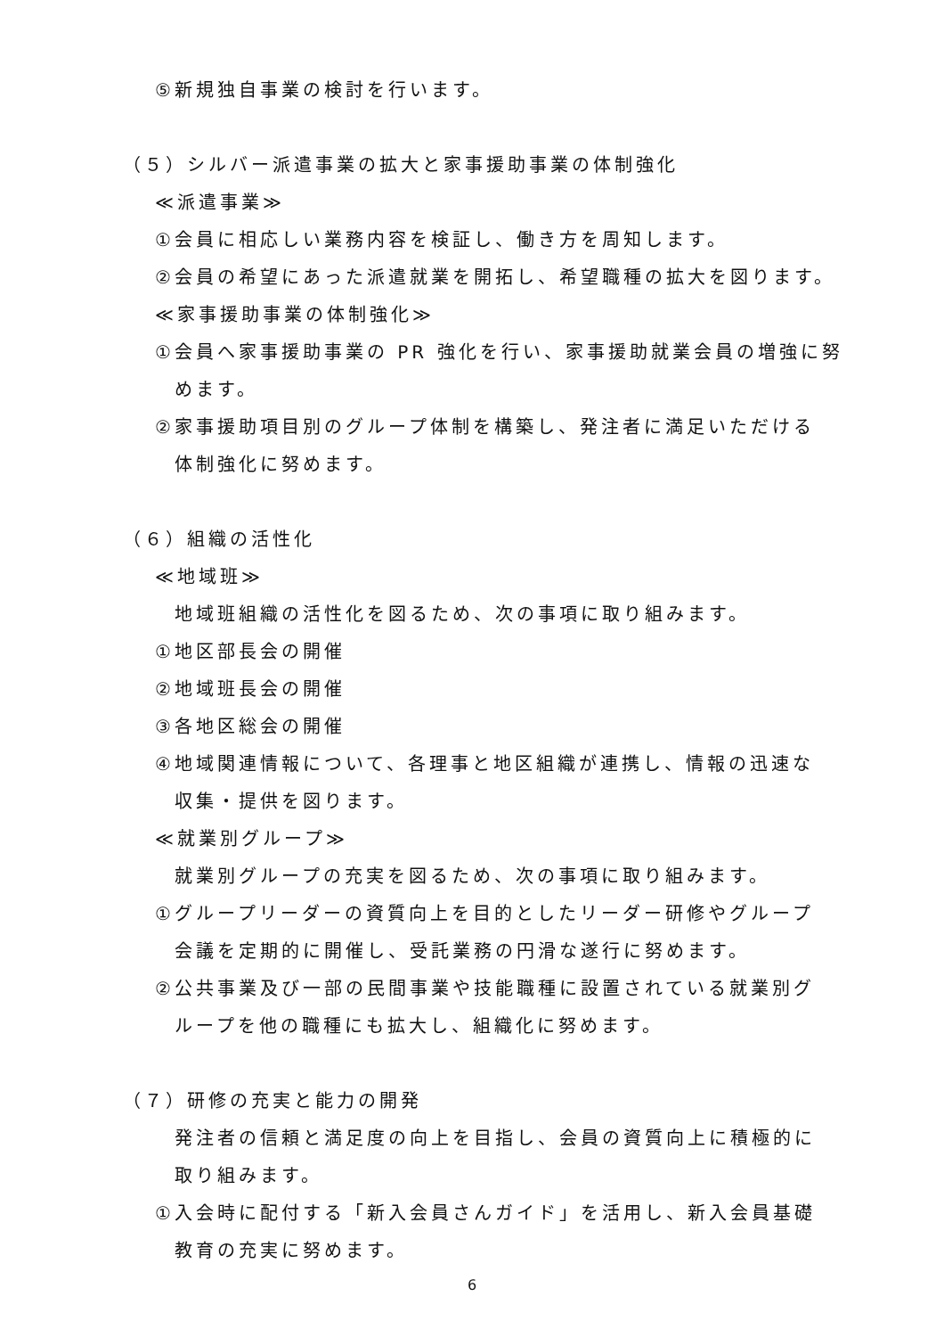⑤新規独自事業の検討を行います。
（５）シルバー派遣事業の拡大と家事援助事業の体制強化
≪派遣事業≫
①会員に相応しい業務内容を検証し、働き方を周知します。
②会員の希望にあった派遣就業を開拓し、希望職種の拡大を図ります。
≪家事援助事業の体制強化≫
①会員へ家事援助事業の PR 強化を行い、家事援助就業会員の増強に努
めます。
②家事援助項目別のグループ体制を構築し、発注者に満足いただける
体制強化に努めます。
（６）組織の活性化
≪地域班≫
地域班組織の活性化を図るため、次の事項に取り組みます。
①地区部長会の開催
②地域班長会の開催
③各地区総会の開催
④地域関連情報について、各理事と地区組織が連携し、情報の迅速な
収集・提供を図ります。
≪就業別グループ≫
就業別グループの充実を図るため、次の事項に取り組みます。
①グループリーダーの資質向上を目的としたリーダー研修やグループ
会議を定期的に開催し、受託業務の円滑な遂行に努めます。
②公共事業及び一部の民間事業や技能職種に設置されている就業別グ
ループを他の職種にも拡大し、組織化に努めます。
（７）研修の充実と能力の開発
発注者の信頼と満足度の向上を目指し、会員の資質向上に積極的に
取り組みます。
①入会時に配付する「新入会員さんガイド」を活用し、新入会員基礎
教育の充実に努めます。
6